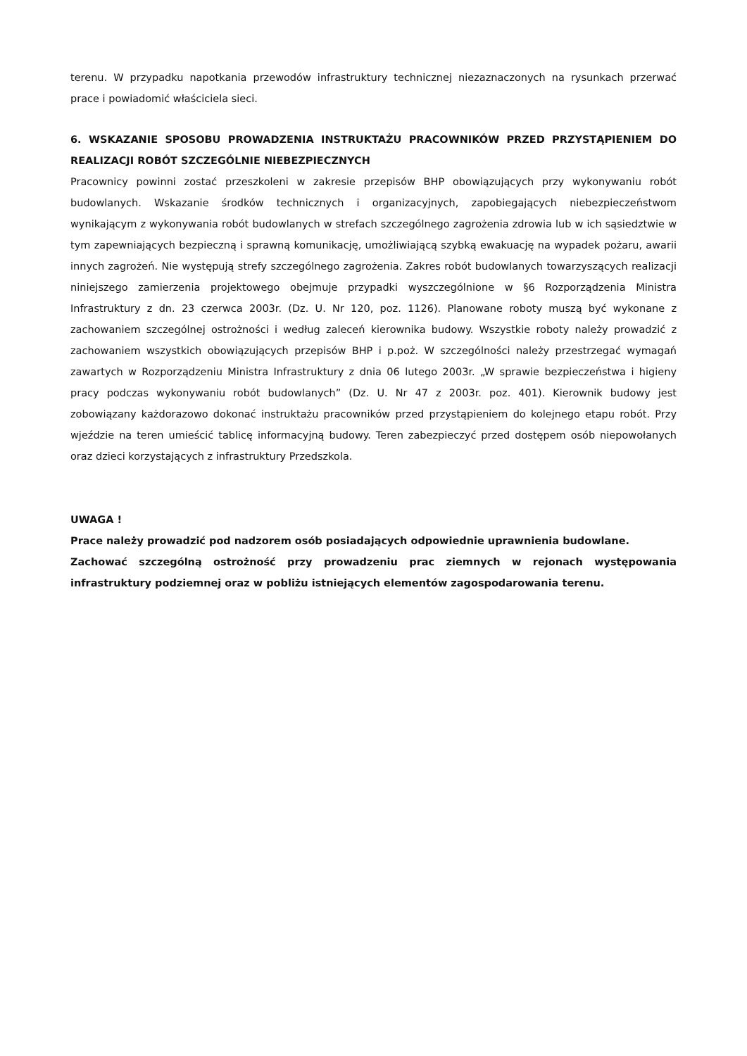terenu. W przypadku napotkania przewodów infrastruktury technicznej niezaznaczonych na rysunkach przerwać prace i powiadomić właściciela sieci.
6. WSKAZANIE SPOSOBU PROWADZENIA INSTRUKTAŻU PRACOWNIKÓW PRZED PRZYSTĄPIENIEM DO REALIZACJI ROBÓT SZCZEGÓLNIE NIEBEZPIECZNYCH
Pracownicy powinni zostać przeszkoleni w zakresie przepisów BHP obowiązujących przy wykonywaniu robót budowlanych. Wskazanie środków technicznych i organizacyjnych, zapobiegających niebezpieczeństwom wynikającym z wykonywania robót budowlanych w strefach szczególnego zagrożenia zdrowia lub w ich sąsiedztwie w tym zapewniających bezpieczną i sprawną komunikację, umożliwiającą szybką ewakuację na wypadek pożaru, awarii innych zagrożeń. Nie występują strefy szczególnego zagrożenia. Zakres robót budowlanych towarzyszących realizacji niniejszego zamierzenia projektowego obejmuje przypadki wyszczególnione w §6 Rozporządzenia Ministra Infrastruktury z dn. 23 czerwca 2003r. (Dz. U. Nr 120, poz. 1126). Planowane roboty muszą być wykonane z zachowaniem szczególnej ostrożności i według zaleceń kierownika budowy. Wszystkie roboty należy prowadzić z zachowaniem wszystkich obowiązujących przepisów BHP i p.poż. W szczególności należy przestrzegać wymagań zawartych w Rozporządzeniu Ministra Infrastruktury z dnia 06 lutego 2003r. „W sprawie bezpieczeństwa i higieny pracy podczas wykonywaniu robót budowlanych” (Dz. U. Nr 47 z 2003r. poz. 401). Kierownik budowy jest zobowiązany każdorazowo dokonać instruktażu pracowników przed przystąpieniem do kolejnego etapu robót. Przy wjeździe na teren umieścić tablicę informacyjną budowy. Teren zabezpieczyć przed dostępem osób niepowołanych oraz dzieci korzystających z infrastruktury Przedszkola.
UWAGA !
Prace należy prowadzić pod nadzorem osób posiadających odpowiednie uprawnienia budowlane.
Zachować szczególną ostrożność przy prowadzeniu prac ziemnych w rejonach występowania infrastruktury podziemnej oraz w pobliżu istniejących elementów zagospodarowania terenu.